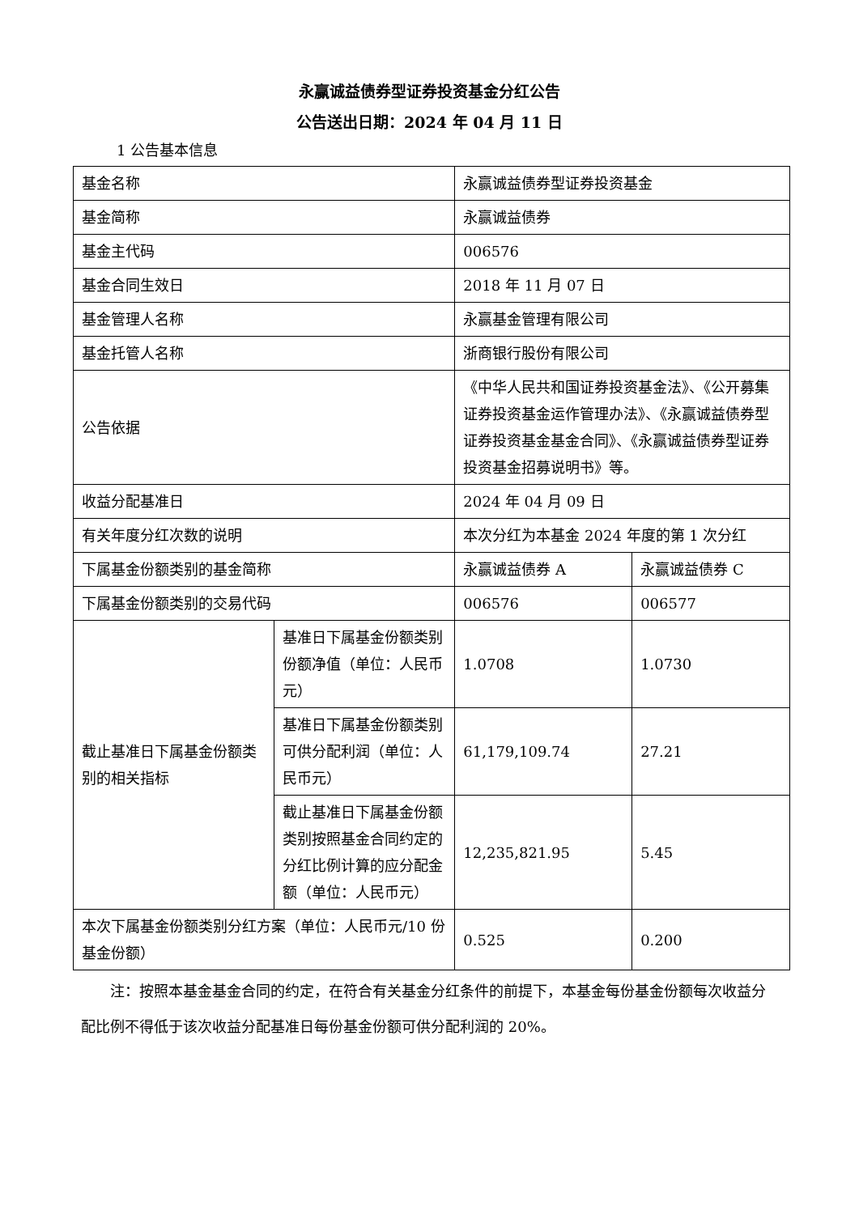永赢诚益债券型证券投资基金分红公告
公告送出日期：2024 年 04 月 11 日
1 公告基本信息
| 基金名称 | | 永赢诚益债券型证券投资基金 | |
| 基金简称 | | 永赢诚益债券 | |
| 基金主代码 | | 006576 | |
| 基金合同生效日 | | 2018 年 11 月 07 日 | |
| 基金管理人名称 | | 永赢基金管理有限公司 | |
| 基金托管人名称 | | 浙商银行股份有限公司 | |
| 公告依据 | | 《中华人民共和国证券投资基金法》、《公开募集证券投资基金运作管理办法》、《永赢诚益债券型证券投资基金基金合同》、《永赢诚益债券型证券投资基金招募说明书》等。 | |
| 收益分配基准日 | | 2024 年 04 月 09 日 | |
| 有关年度分红次数的说明 | | 本次分红为本基金 2024 年度的第 1 次分红 | |
| 下属基金份额类别的基金简称 | | 永赢诚益债券 A | 永赢诚益债券 C |
| 下属基金份额类别的交易代码 | | 006576 | 006577 |
| 截止基准日下属基金份额类别的相关指标 | 基准日下属基金份额类别份额净值（单位：人民币元） | 1.0708 | 1.0730 |
| | 基准日下属基金份额类别可供分配利润（单位：人民币元） | 61,179,109.74 | 27.21 |
| | 截止基准日下属基金份额类别按照基金合同约定的分红比例计算的应分配金额（单位：人民币元） | 12,235,821.95 | 5.45 |
| 本次下属基金份额类别分红方案（单位：人民币元/10 份基金份额） | | 0.525 | 0.200 |
注：按照本基金基金合同的约定，在符合有关基金分红条件的前提下，本基金每份基金份额每次收益分配比例不得低于该次收益分配基准日每份基金份额可供分配利润的 20%。